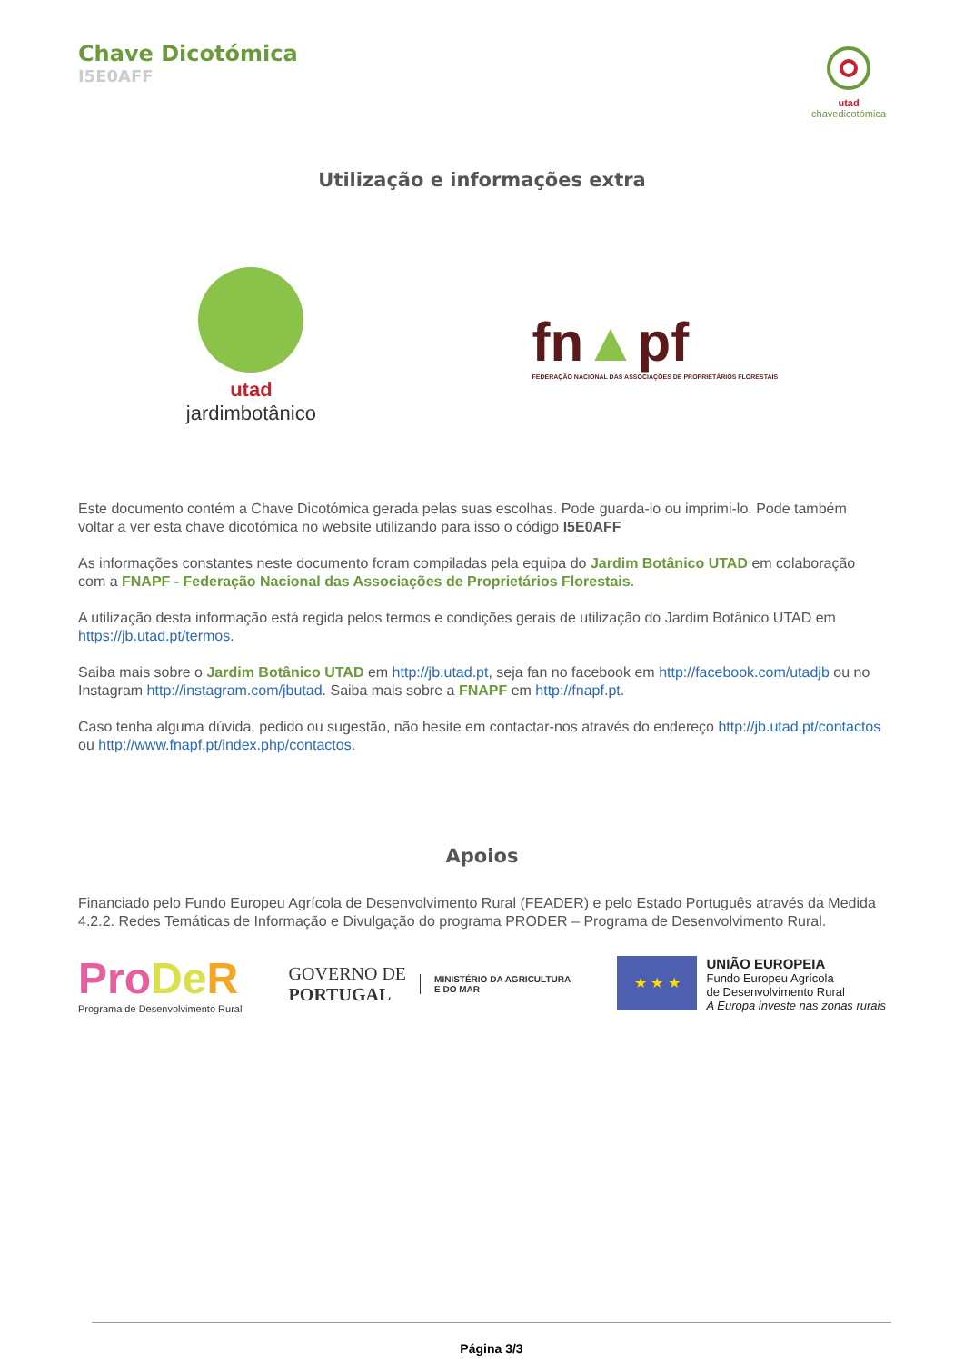Chave Dicotómica
I5E0AFF
utad
chavedicotómica
Utilização e informações extra
utad
jardimbotânico
fn▲pf
FEDERAÇÃO NACIONAL DAS ASSOCIAÇÕES DE PROPRIETÁRIOS FLORESTAIS
Este documento contém a Chave Dicotómica gerada pelas suas escolhas. Pode guarda-lo ou imprimi-lo. Pode também voltar a ver esta chave dicotómica no website utilizando para isso o código I5E0AFF
As informações constantes neste documento foram compiladas pela equipa do Jardim Botânico UTAD em colaboração com a FNAPF - Federação Nacional das Associações de Proprietários Florestais.
A utilização desta informação está regida pelos termos e condições gerais de utilização do Jardim Botânico UTAD em https://jb.utad.pt/termos.
Saiba mais sobre o Jardim Botânico UTAD em http://jb.utad.pt, seja fan no facebook em http://facebook.com/utadjb ou no Instagram http://instagram.com/jbutad. Saiba mais sobre a FNAPF em http://fnapf.pt.
Caso tenha alguma dúvida, pedido ou sugestão, não hesite em contactar-nos através do endereço http://jb.utad.pt/contactos ou http://www.fnapf.pt/index.php/contactos.
Apoios
Financiado pelo Fundo Europeu Agrícola de Desenvolvimento Rural (FEADER) e pelo Estado Português através da Medida 4.2.2. Redes Temáticas de Informação e Divulgação do programa PRODER – Programa de Desenvolvimento Rural.
Pro De R
Programa de Desenvolvimento Rural
GOVERNO DE
PORTUGAL
MINISTÉRIO DA AGRICULTURA
E DO MAR
★ ★ ★
UNIÃO EUROPEIA
Fundo Europeu Agrícola
de Desenvolvimento Rural
A Europa investe nas zonas rurais
Página 3/3